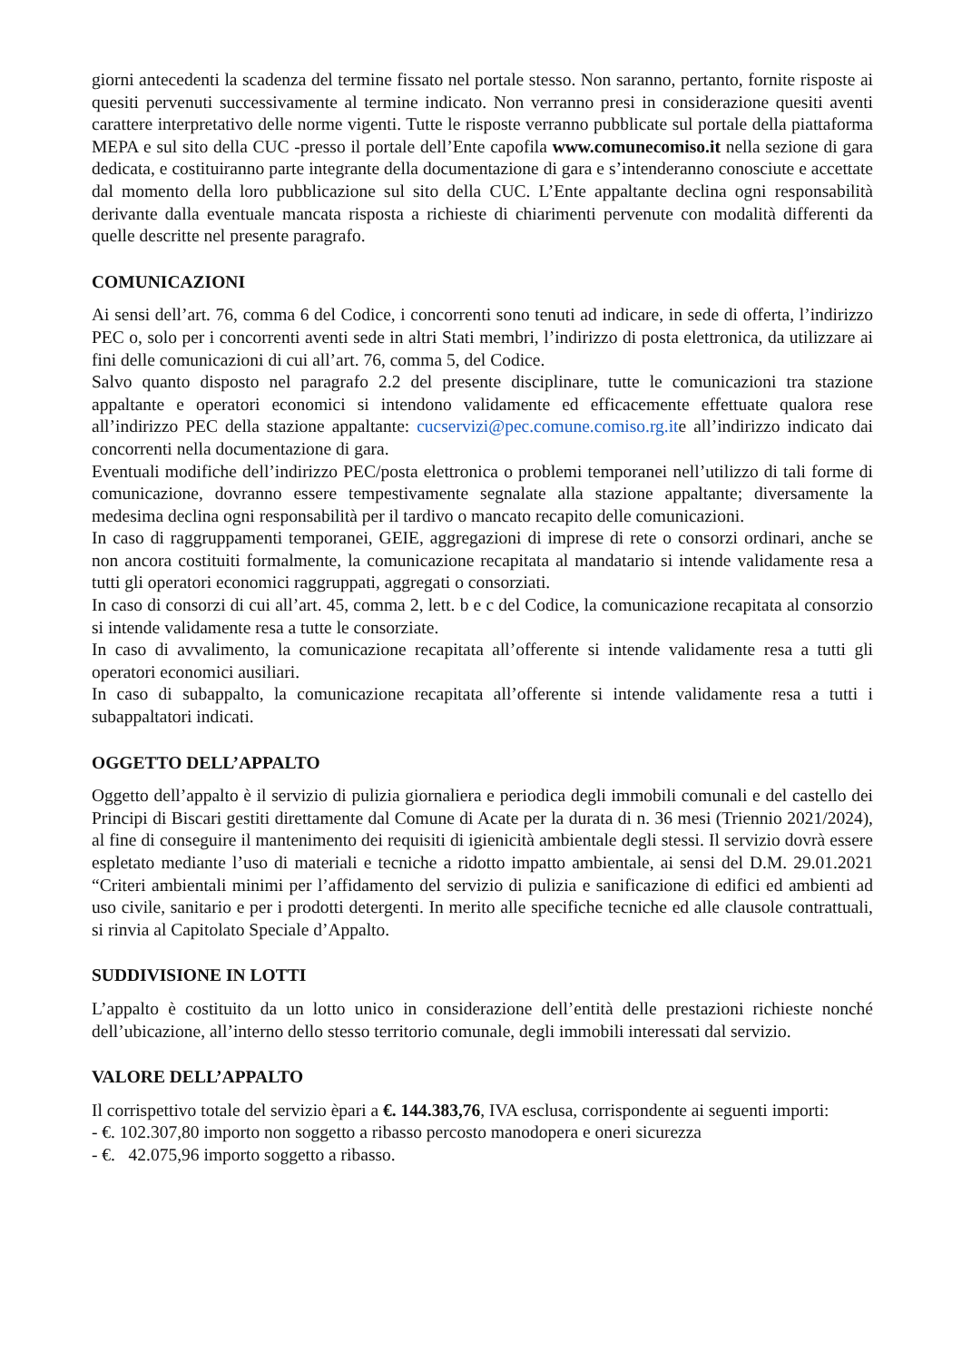giorni antecedenti la scadenza del termine fissato nel portale stesso. Non saranno, pertanto, fornite risposte ai quesiti pervenuti successivamente al termine indicato. Non verranno presi in considerazione quesiti aventi carattere interpretativo delle norme vigenti. Tutte le risposte verranno pubblicate sul portale della piattaforma MEPA e sul sito della CUC -presso il portale dell’Ente capofila www.comunecomiso.it nella sezione di gara dedicata, e costituiranno parte integrante della documentazione di gara e s’intenderanno conosciute e accettate dal momento della loro pubblicazione sul sito della CUC. L’Ente appaltante declina ogni responsabilità derivante dalla eventuale mancata risposta a richieste di chiarimenti pervenute con modalità differenti da quelle descritte nel presente paragrafo.
COMUNICAZIONI
Ai sensi dell’art. 76, comma 6 del Codice, i concorrenti sono tenuti ad indicare, in sede di offerta, l’indirizzo PEC o, solo per i concorrenti aventi sede in altri Stati membri, l’indirizzo di posta elettronica, da utilizzare ai fini delle comunicazioni di cui all’art. 76, comma 5, del Codice.
Salvo quanto disposto nel paragrafo 2.2 del presente disciplinare, tutte le comunicazioni tra stazione appaltante e operatori economici si intendono validamente ed efficacemente effettuate qualora rese all’indirizzo PEC della stazione appaltante: cucservizi@pec.comune.comiso.rg.ite all’indirizzo indicato dai concorrenti nella documentazione di gara.
Eventuali modifiche dell’indirizzo PEC/posta elettronica o problemi temporanei nell’utilizzo di tali forme di comunicazione, dovranno essere tempestivamente segnalate alla stazione appaltante; diversamente la medesima declina ogni responsabilità per il tardivo o mancato recapito delle comunicazioni.
In caso di raggruppamenti temporanei, GEIE, aggregazioni di imprese di rete o consorzi ordinari, anche se non ancora costituiti formalmente, la comunicazione recapitata al mandatario si intende validamente resa a tutti gli operatori economici raggruppati, aggregati o consorziati.
In caso di consorzi di cui all’art. 45, comma 2, lett. b e c del Codice, la comunicazione recapitata al consorzio si intende validamente resa a tutte le consorziate.
In caso di avvalimento, la comunicazione recapitata all’offerente si intende validamente resa a tutti gli operatori economici ausiliari.
In caso di subappalto, la comunicazione recapitata all’offerente si intende validamente resa a tutti i subappaltatori indicati.
OGGETTO DELL’APPALTO
Oggetto dell’appalto è il servizio di pulizia giornaliera e periodica degli immobili comunali e del castello dei Principi di Biscari gestiti direttamente dal Comune di Acate per la durata di n. 36 mesi (Triennio 2021/2024), al fine di conseguire il mantenimento dei requisiti di igienicità ambientale degli stessi. Il servizio dovrà essere espletato mediante l’uso di materiali e tecniche a ridotto impatto ambientale, ai sensi del D.M. 29.01.2021 “Criteri ambientali minimi per l’affidamento del servizio di pulizia e sanificazione di edifici ed ambienti ad uso civile, sanitario e per i prodotti detergenti. In merito alle specifiche tecniche ed alle clausole contrattuali, si rinvia al Capitolato Speciale d’Appalto.
SUDDIVISIONE IN LOTTI
L’appalto è costituito da un lotto unico in considerazione dell’entità delle prestazioni richieste nonché dell’ubicazione, all’interno dello stesso territorio comunale, degli immobili interessati dal servizio.
VALORE DELL’APPALTO
Il corrispettivo totale del servizio èpari a €. 144.383,76, IVA esclusa, corrispondente ai seguenti importi:
- €. 102.307,80 importo non soggetto a ribasso percosto manodopera e oneri sicurezza
- €. 42.075,96 importo soggetto a ribasso.